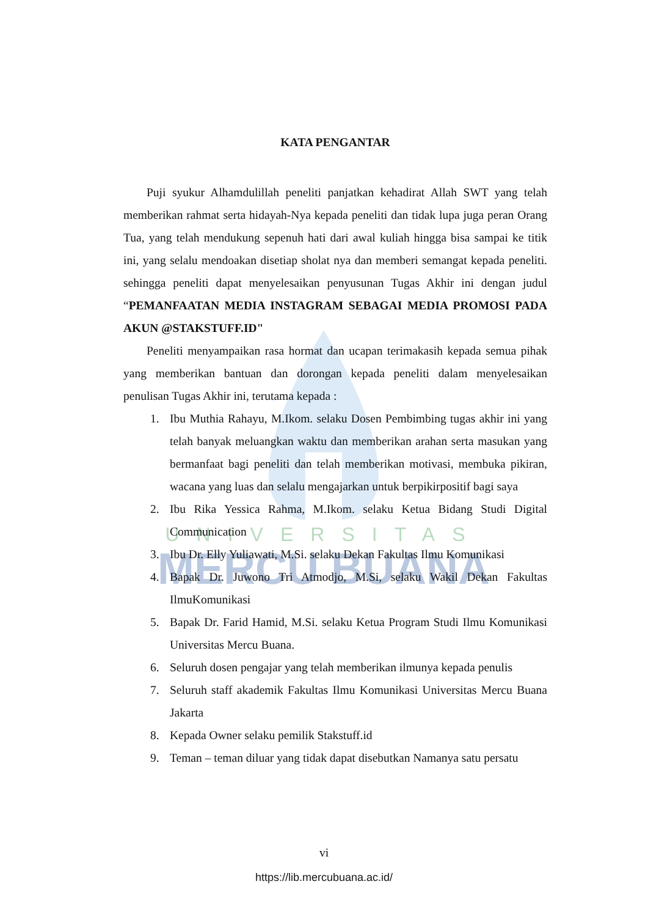UNIVERSITAS
MERCU BUANA
KATA PENGANTAR
Puji syukur Alhamdulillah peneliti panjatkan kehadirat Allah SWT yang telah memberikan rahmat serta hidayah-Nya kepada peneliti dan tidak lupa juga peran Orang Tua, yang telah mendukung sepenuh hati dari awal kuliah hingga bisa sampai ke titik ini, yang selalu mendoakan disetiap sholat nya dan memberi semangat kepada peneliti. sehingga peneliti dapat menyelesaikan penyusunan Tugas Akhir ini dengan judul “PEMANFAATAN MEDIA INSTAGRAM SEBAGAI MEDIA PROMOSI PADA AKUN @STAKSTUFF.ID"
Peneliti menyampaikan rasa hormat dan ucapan terimakasih kepada semua pihak yang memberikan bantuan dan dorongan kepada peneliti dalam menyelesaikan penulisan Tugas Akhir ini, terutama kepada :
1. Ibu Muthia Rahayu, M.Ikom. selaku Dosen Pembimbing tugas akhir ini yang telah banyak meluangkan waktu dan memberikan arahan serta masukan yang bermanfaat bagi peneliti dan telah memberikan motivasi, membuka pikiran, wacana yang luas dan selalu mengajarkan untuk berpikirpositif bagi saya
2. Ibu Rika Yessica Rahma, M.Ikom. selaku Ketua Bidang Studi Digital Communication
3. Ibu Dr. Elly Yuliawati, M.Si. selaku Dekan Fakultas Ilmu Komunikasi
4. Bapak Dr. Juwono Tri Atmodjo, M.Si, selaku Wakil Dekan Fakultas IlmuKomunikasi
5. Bapak Dr. Farid Hamid, M.Si. selaku Ketua Program Studi Ilmu Komunikasi Universitas Mercu Buana.
6. Seluruh dosen pengajar yang telah memberikan ilmunya kepada penulis
7. Seluruh staff akademik Fakultas Ilmu Komunikasi Universitas Mercu Buana Jakarta
8. Kepada Owner selaku pemilik Stakstuff.id
9. Teman – teman diluar yang tidak dapat disebutkan Namanya satu persatu
vi
https://lib.mercubuana.ac.id/